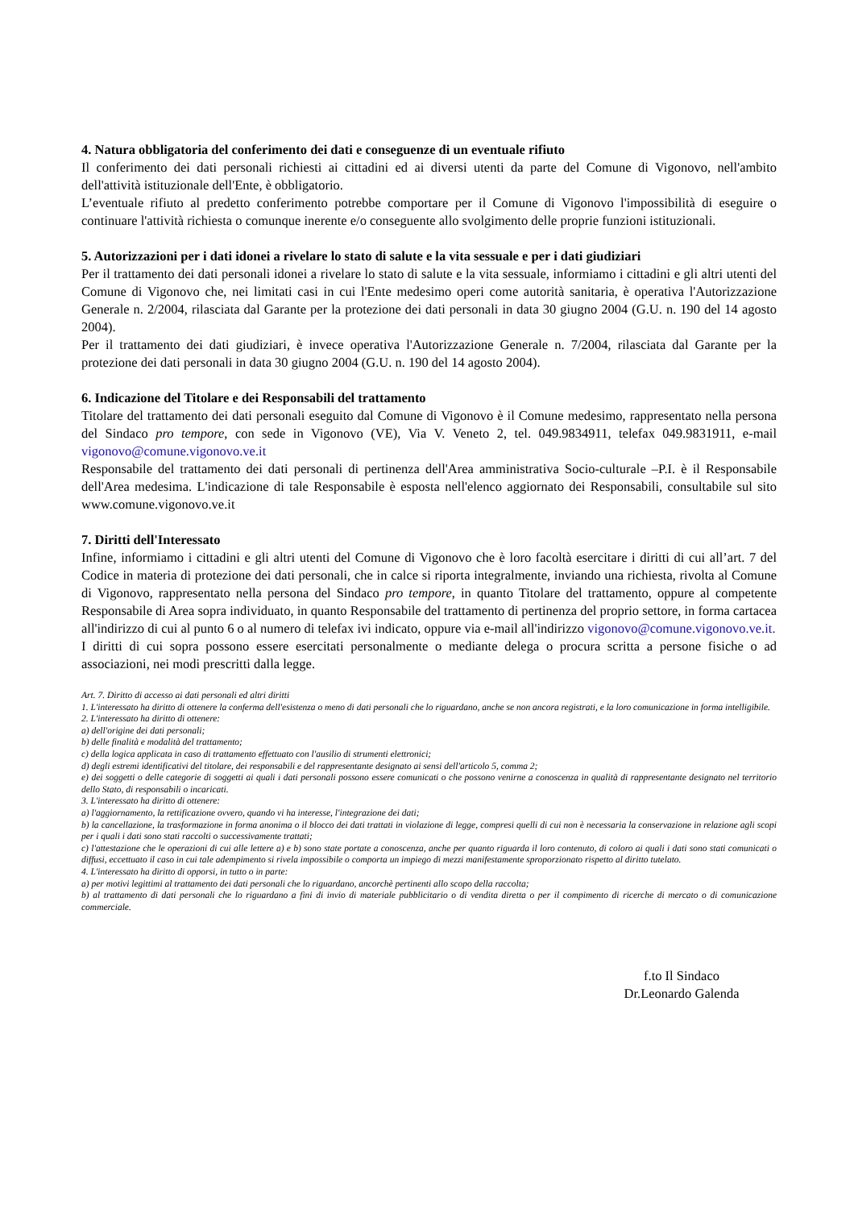4. Natura obbligatoria del conferimento dei dati e conseguenze di un eventuale rifiuto
Il conferimento dei dati personali richiesti ai cittadini ed ai diversi utenti da parte del Comune di Vigonovo, nell'ambito dell'attività istituzionale dell'Ente, è obbligatorio.
L’eventuale rifiuto al predetto conferimento potrebbe comportare per il Comune di Vigonovo l'impossibilità di eseguire o continuare l'attività richiesta o comunque inerente e/o conseguente allo svolgimento delle proprie funzioni istituzionali.
5. Autorizzazioni per i dati idonei a rivelare lo stato di salute e la vita sessuale e per i dati giudiziari
Per il trattamento dei dati personali idonei a rivelare lo stato di salute e la vita sessuale, informiamo i cittadini e gli altri utenti del Comune di Vigonovo che, nei limitati casi in cui l'Ente medesimo operi come autorità sanitaria, è operativa l'Autorizzazione Generale n. 2/2004, rilasciata dal Garante per la protezione dei dati personali in data 30 giugno 2004 (G.U. n. 190 del 14 agosto 2004).
Per il trattamento dei dati giudiziari, è invece operativa l'Autorizzazione Generale n. 7/2004, rilasciata dal Garante per la protezione dei dati personali in data 30 giugno 2004 (G.U. n. 190 del 14 agosto 2004).
6. Indicazione del Titolare e dei Responsabili del trattamento
Titolare del trattamento dei dati personali eseguito dal Comune di Vigonovo è il Comune medesimo, rappresentato nella persona del Sindaco pro tempore, con sede in Vigonovo (VE), Via V. Veneto 2, tel. 049.9834911, telefax 049.9831911, e-mail vigonovo@comune.vigonovo.ve.it
Responsabile del trattamento dei dati personali di pertinenza dell'Area amministrativa Socio-culturale –P.I. è il Responsabile dell'Area medesima. L'indicazione di tale Responsabile è esposta nell'elenco aggiornato dei Responsabili, consultabile sul sito www.comune.vigonovo.ve.it
7. Diritti dell'Interessato
Infine, informiamo i cittadini e gli altri utenti del Comune di Vigonovo che è loro facoltà esercitare i diritti di cui all’art. 7 del Codice in materia di protezione dei dati personali, che in calce si riporta integralmente, inviando una richiesta, rivolta al Comune di Vigonovo, rappresentato nella persona del Sindaco pro tempore, in quanto Titolare del trattamento, oppure al competente Responsabile di Area sopra individuato, in quanto Responsabile del trattamento di pertinenza del proprio settore, in forma cartacea all'indirizzo di cui al punto 6 o al numero di telefax ivi indicato, oppure via e-mail all'indirizzo vigonovo@comune.vigonovo.ve.it.
I diritti di cui sopra possono essere esercitati personalmente o mediante delega o procura scritta a persone fisiche o ad associazioni, nei modi prescritti dalla legge.
Art. 7. Diritto di accesso ai dati personali ed altri diritti
1. L'interessato ha diritto di ottenere la conferma dell'esistenza o meno di dati personali che lo riguardano, anche se non ancora registrati, e la loro comunicazione in forma intelligibile.
2. L'interessato ha diritto di ottenere:
a) dell'origine dei dati personali;
b) delle finalità e modalità del trattamento;
c) della logica applicata in caso di trattamento effettuato con l'ausilio di strumenti elettronici;
d) degli estremi identificativi del titolare, dei responsabili e del rappresentante designato ai sensi dell'articolo 5, comma 2;
e) dei soggetti o delle categorie di soggetti ai quali i dati personali possono essere comunicati o che possono venirne a conoscenza in qualità di rappresentante designato nel territorio dello Stato, di responsabili o incaricati.
3. L'interessato ha diritto di ottenere:
a) l'aggiornamento, la rettificazione ovvero, quando vi ha interesse, l'integrazione dei dati;
b) la cancellazione, la trasformazione in forma anonima o il blocco dei dati trattati in violazione di legge, compresi quelli di cui non è necessaria la conservazione in relazione agli scopi per i quali i dati sono stati raccolti o successivamente trattati;
c) l'attestazione che le operazioni di cui alle lettere a) e b) sono state portate a conoscenza, anche per quanto riguarda il loro contenuto, di coloro ai quali i dati sono stati comunicati o diffusi, eccettuato il caso in cui tale adempimento si rivela impossibile o comporta un impiego di mezzi manifestamente sproporzionato rispetto al diritto tutelato.
4. L'interessato ha diritto di opporsi, in tutto o in parte:
a) per motivi legittimi al trattamento dei dati personali che lo riguardano, ancorchè pertinenti allo scopo della raccolta;
b) al trattamento di dati personali che lo riguardano a fini di invio di materiale pubblicitario o di vendita diretta o per il compimento di ricerche di mercato o di comunicazione commerciale.
f.to Il Sindaco
Dr.Leonardo Galenda